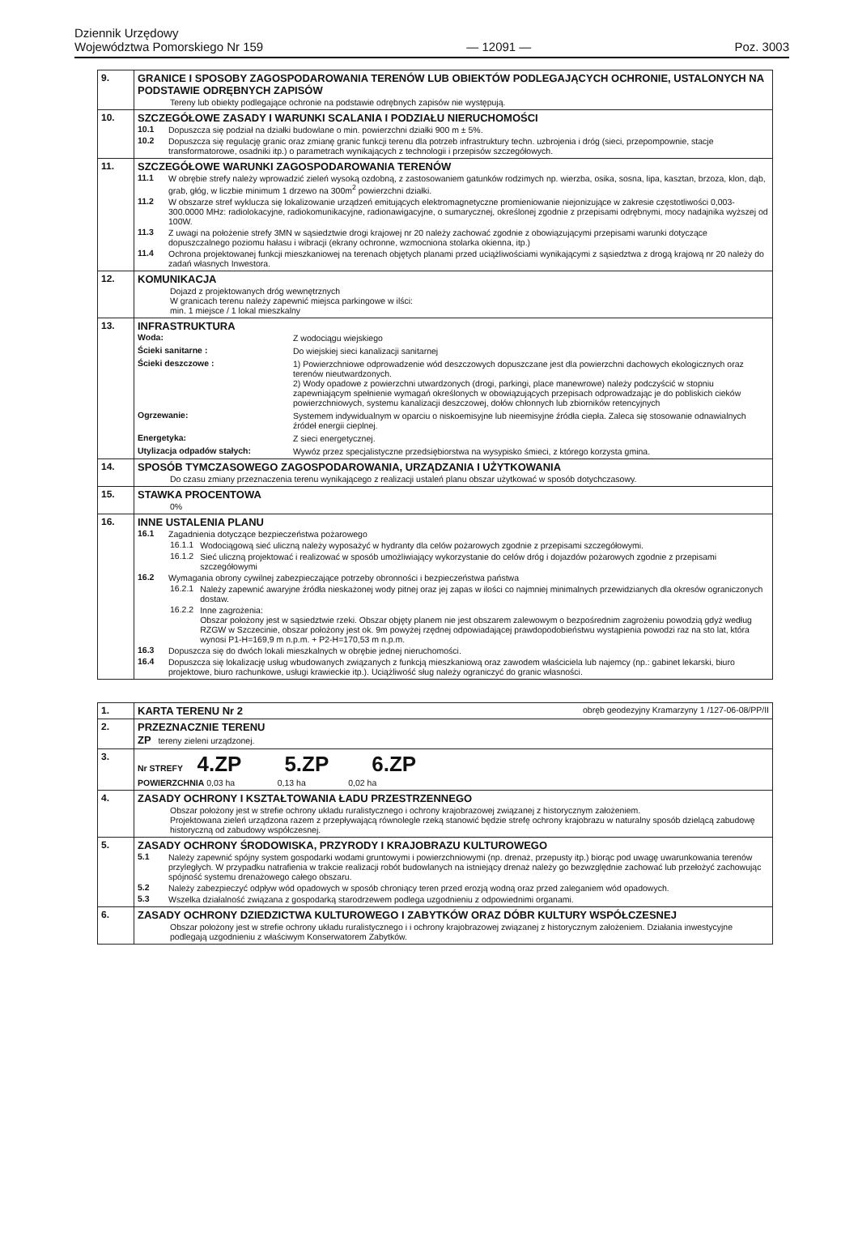Dziennik Urzędowy
Województwa Pomorskiego Nr 159
— 12091 —
Poz. 3003
| 9. | GRANICE I SPOSOBY ZAGOSPODAROWANIA TERENÓW LUB OBIEKTÓW PODLEGAJĄCYCH OCHRONIE, USTALONYCH NA PODSTAWIE ODRĘBNYCH ZAPISÓW Tereny lub obiekty podlegające ochronie na podstawie odrębnych zapisów nie występują. |
| 10. | SZCZEGÓŁOWE ZASADY I WARUNKI SCALANIA I PODZIAŁU NIERUCHOMOŚCI 10.1 Dopuszcza się podział na działki budowlane o min. powierzchni działki 900 m ± 5%. 10.2 Dopuszcza się regulację granic oraz zmianę granic funkcji terenu dla potrzeb infrastruktury techn. uzbrojenia i dróg (sieci, przepompownie, stacje transformatorowe, osadniki itp.) o parametrach wynikających z technologii i przepisów szczegółowych. |
| 11. | SZCZEGÓŁOWE WARUNKI ZAGOSPODAROWANIA TERENÓW 11.1 W obrębie strefy należy wprowadzić zieleń wysoką ozdobną, z zastosowaniem gatunków rodzimych np. wierzba, osika, sosna, lipa, kasztan, brzoza, klon, dąb, grab, głóg, w liczbie minimum 1 drzewo na 300m<sup>2</sup> powierzchni działki. 11.2 W obszarze stref wyklucza się lokalizowanie urządzeń emitujących elektromagnetyczne promieniowanie niejonizujące w zakresie częstotliwości 0,003-300.0000 MHz: radiolokacyjne, radiokomunikacyjne, radionawigacyjne, o sumarycznej, określonej zgodnie z przepisami odrębnymi, mocy nadajnika wyższej od 100W. 11.3 Z uwagi na położenie strefy 3MN w sąsiedztwie drogi krajowej nr 20 należy zachować zgodnie z obowiązującymi przepisami warunki dotyczące dopuszczalnego poziomu hałasu i wibracji (ekrany ochronne, wzmocniona stolarka okienna, itp.) 11.4 Ochrona projektowanej funkcji mieszkaniowej na terenach objętych planami przed uciążliwościami wynikającymi z sąsiedztwa z drogą krajową nr 20 należy do zadań własnych Inwestora. |
| 12. | KOMUNIKACJA Dojazd z projektowanych dróg wewnętrznych W granicach terenu należy zapewnić miejsca parkingowe w ilści: min. 1 miejsce / 1 lokal mieszkalny |
| 13. | INFRASTRUKTURA Woda: Z wodociągu wiejskiego Ścieki sanitarne : Do wiejskiej sieci kanalizacji sanitarnej Ścieki deszczowe : 1) Powierzchniowe odprowadzenie wód deszczowych dopuszczane jest dla powierzchni dachowych ekologicznych oraz terenów nieutwardzonych. 2) Wody opadowe z powierzchni utwardzonych (drogi, parkingi, place manewrowe) należy podczyścić w stopniu zapewniającym spełnienie wymagań określonych w obowiązujących przepisach odprowadzając je do pobliskich cieków powierzchniowych, systemu kanalizacji deszczowej, dołów chłonnych lub zbiorników retencyjnych Ogrzewanie: Systemem indywidualnym w oparciu o niskoemisyjne lub nieemisyjne źródła ciepła. Zaleca się stosowanie odnawialnych źródeł energii cieplnej. Energetyka: Z sieci energetycznej. Utylizacja odpadów stałych: Wywóz przez specjalistyczne przedsiębiorstwa na wysypisko śmieci, z którego korzysta gmina. |
| 14. | SPOSÓB TYMCZASOWEGO ZAGOSPODAROWANIA, URZĄDZANIA I UŻYTKOWANIA Do czasu zmiany przeznaczenia terenu wynikającego z realizacji ustaleń planu obszar użytkować w sposób dotychczasowy. |
| 15. | STAWKA PROCENTOWA 0% |
| 16. | INNE USTALENIA PLANU 16.1 Zagadnienia dotyczące bezpieczeństwa pożarowego 16.1.1 Wodociągową sieć uliczną należy wyposażyć w hydranty dla celów pożarowych zgodnie z przepisami szczegółowymi. 16.1.2 Sieć uliczną projektować i realizować w sposób umożliwiający wykorzystanie do celów dróg i dojazdów pożarowych zgodnie z przepisami szczegółowymi 16.2 Wymagania obrony cywilnej zabezpieczające potrzeby obronności i bezpieczeństwa państwa 16.2.1 Należy zapewnić awaryjne źródła nieskażonej wody pitnej oraz jej zapas w ilości co najmniej minimalnych przewidzianych dla okresów ograniczonych dostaw. 16.2.2 Inne zagrożenia: Obszar położony jest w sąsiedztwie rzeki. Obszar objęty planem nie jest obszarem zalewowym o bezpośrednim zagrożeniu powodzią gdyż według RZGW w Szczecinie, obszar położony jest ok. 9m powyżej rzędnej odpowiadającej prawdopodobieństwu wystąpienia powodzi raz na sto lat, która wynosi P1-H=169,9 m n.p.m. + P2-H=170,53 m n.p.m. 16.3 Dopuszcza się do dwóch lokali mieszkalnych w obrębie jednej nieruchomości. 16.4 Dopuszcza się lokalizację usług wbudowanych związanych z funkcją mieszkaniową oraz zawodem właściciela lub najemcy (np.: gabinet lekarski, biuro projektowe, biuro rachunkowe, usługi krawieckie itp.). Uciążliwość sług należy ograniczyć do granic własności. |
| 1. | KARTA TERENU Nr 2 obręb geodezyjny Kramarzyny 1 /127-06-08/PP/II |
| 2. | PRZEZNACZNIE TERENU ZP tereny zieleni urządzonej. |
| 3. | Nr STREFY 4.ZP 5.ZP 6.ZP POWIERZCHNIA 0,03 ha 0,13 ha 0,02 ha |
| 4. | ZASADY OCHRONY I KSZTAŁTOWANIA ŁADU PRZESTRZENNEGO Obszar położony jest w strefie ochrony układu ruralistycznego i ochrony krajobrazowej związanej z historycznym założeniem. Projektowana zieleń urządzona razem z przepływającą równolegle rzeką stanowić będzie strefę ochrony krajobrazu w naturalny sposób dzielącą zabudowę historyczną od zabudowy współczesnej. |
| 5. | ZASADY OCHRONY ŚRODOWISKA, PRZYRODY I KRAJOBRAZU KULTUROWEGO 5.1 Należy zapewnić spójny system gospodarki wodami gruntowymi i powierzchniowymi (np. drenaż, przepusty itp.) biorąc pod uwagę uwarunkowania terenów przyległych. W przypadku natrafienia w trakcie realizacji robót budowlanych na istniejący drenaż należy go bezwzględnie zachować lub przełożyć zachowując spójność systemu drenażowego całego obszaru. 5.2 Należy zabezpieczyć odpływ wód opadowych w sposób chroniący teren przed erozją wodną oraz przed zaleganiem wód opadowych. 5.3 Wszelka działalność związana z gospodarką starodrzewem podlega uzgodnieniu z odpowiednimi organami. |
| 6. | ZASADY OCHRONY DZIEDZICTWA KULTUROWEGO I ZABYTKÓW ORAZ DÓBR KULTURY WSPÓŁCZESNEJ Obszar położony jest w strefie ochrony układu ruralistycznego i i ochrony krajobrazowej związanej z historycznym założeniem. Działania inwestycyjne podlegają uzgodnieniu z właściwym Konserwatorem Zabytków. |